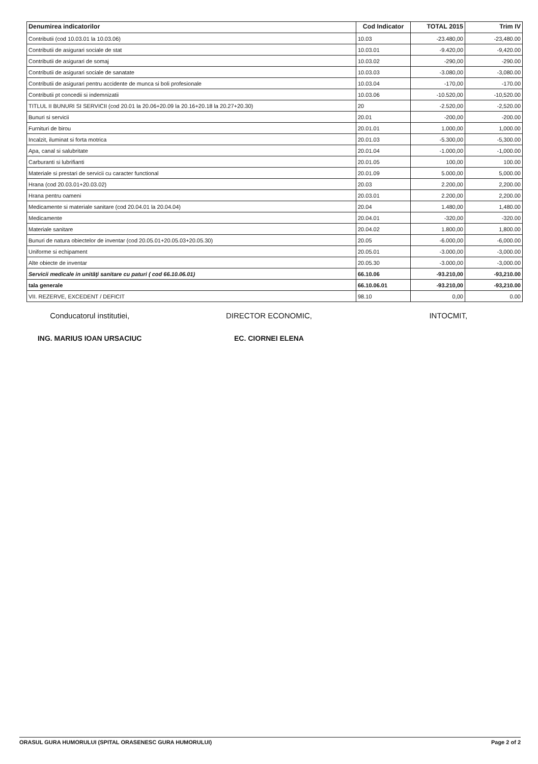| Denumirea indicatorilor | Cod Indicator | TOTAL 2015 | Trim IV |
| --- | --- | --- | --- |
| Contributii (cod 10.03.01 la 10.03.06) | 10.03 | -23.480,00 | -23,480.00 |
| Contributii de asigurari sociale de stat | 10.03.01 | -9.420,00 | -9,420.00 |
| Contributii de asigurari de somaj | 10.03.02 | -290,00 | -290.00 |
| Contributii de asigurari sociale de sanatate | 10.03.03 | -3.080,00 | -3,080.00 |
| Contributii de asigurari pentru accidente de munca si boli profesionale | 10.03.04 | -170,00 | -170.00 |
| Contributii pt concedii si indemnizatii | 10.03.06 | -10.520,00 | -10,520.00 |
| TITLUL II BUNURI SI SERVICII (cod 20.01 la 20.06+20.09 la 20.16+20.18 la 20.27+20.30) | 20 | -2.520,00 | -2,520.00 |
| Bunuri si servicii | 20.01 | -200,00 | -200.00 |
| Furnituri de birou | 20.01.01 | 1.000,00 | 1,000.00 |
| Incalzit, iluminat si forta motrica | 20.01.03 | -5.300,00 | -5,300.00 |
| Apa, canal si salubritate | 20.01.04 | -1.000,00 | -1,000.00 |
| Carburanti si lubrifianti | 20.01.05 | 100,00 | 100.00 |
| Materiale si prestari de servicii cu caracter functional | 20.01.09 | 5.000,00 | 5,000.00 |
| Hrana (cod 20.03.01+20.03.02) | 20.03 | 2.200,00 | 2,200.00 |
| Hrana pentru oameni | 20.03.01 | 2.200,00 | 2,200.00 |
| Medicamente si materiale sanitare (cod 20.04.01 la 20.04.04) | 20.04 | 1.480,00 | 1,480.00 |
| Medicamente | 20.04.01 | -320,00 | -320.00 |
| Materiale sanitare | 20.04.02 | 1.800,00 | 1,800.00 |
| Bunuri de natura obiectelor de inventar (cod 20.05.01+20.05.03+20.05.30) | 20.05 | -6.000,00 | -6,000.00 |
| Uniforme si echipament | 20.05.01 | -3.000,00 | -3,000.00 |
| Alte obiecte de inventar | 20.05.30 | -3.000,00 | -3,000.00 |
| Servicii medicale in unităţi sanitare cu paturi ( cod 66.10.06.01) | 66.10.06 | -93.210,00 | -93,210.00 |
| tala generale | 66.10.06.01 | -93.210,00 | -93,210.00 |
| VII. REZERVE, EXCEDENT / DEFICIT | 98.10 | 0,00 | 0.00 |
Conducatorul institutiei, DIRECTOR ECONOMIC, INTOCMIT,
ING. MARIUS IOAN URSACIUC EC. CIORNEI ELENA
ORASUL GURA HUMORULUI (SPITAL ORASENESC GURA HUMORULUI) Page 2 of 2